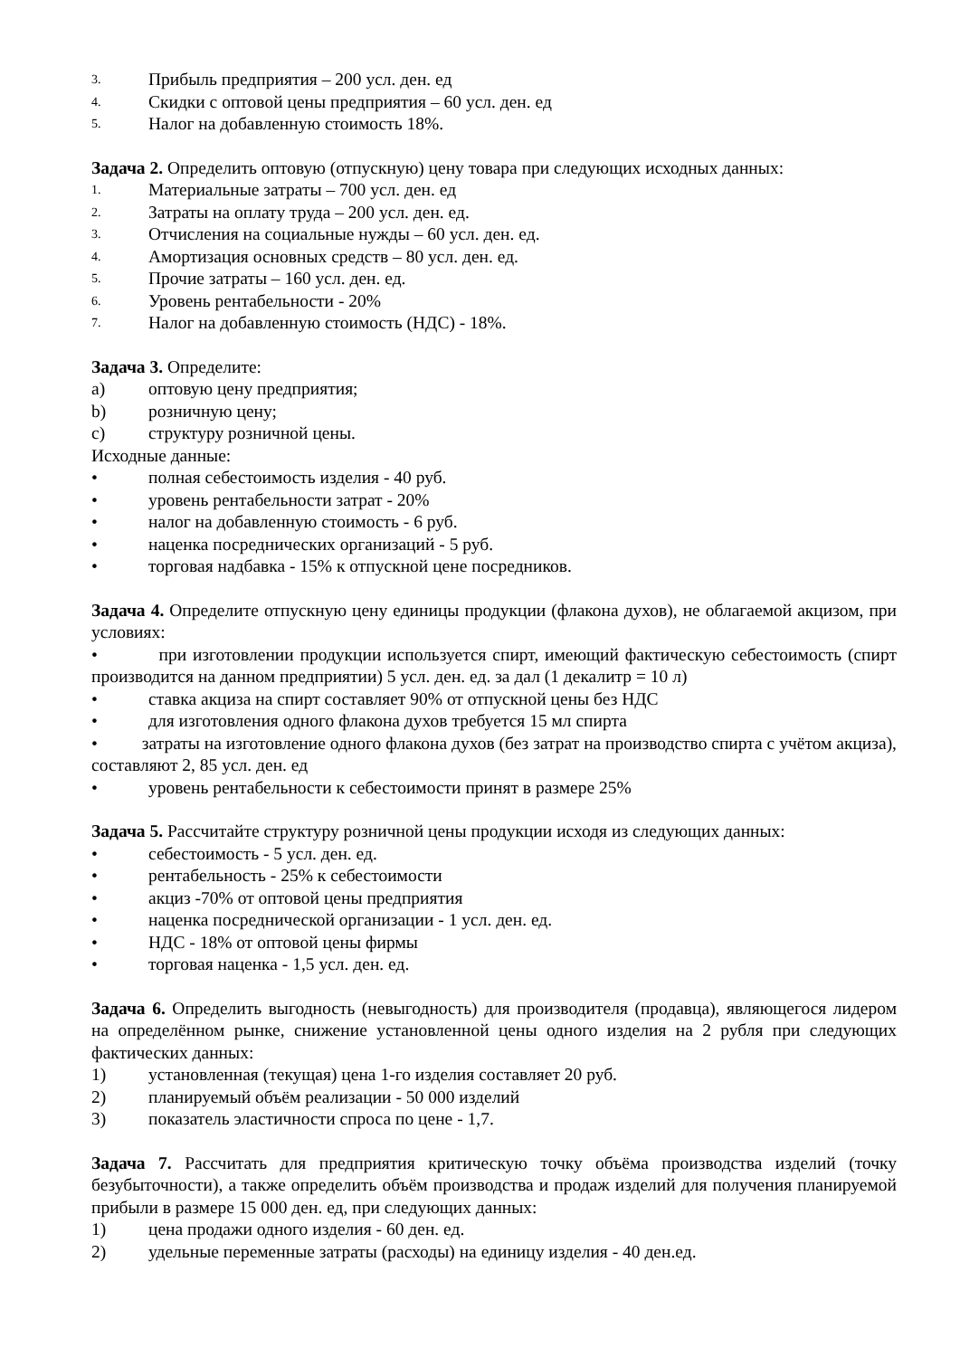3. Прибыль предприятия – 200 усл. ден. ед
4. Скидки с оптовой цены предприятия – 60 усл. ден. ед
5. Налог на добавленную стоимость 18%.
Задача 2. Определить оптовую (отпускную) цену товара при следующих исходных данных:
1. Материальные затраты – 700 усл. ден. ед
2. Затраты на оплату труда – 200 усл. ден. ед.
3. Отчисления на социальные нужды – 60 усл. ден. ед.
4. Амортизация основных средств – 80 усл. ден. ед.
5. Прочие затраты – 160 усл. ден. ед.
6. Уровень рентабельности - 20%
7. Налог на добавленную стоимость (НДС) - 18%.
Задача 3. Определите:
a) оптовую цену предприятия;
b) розничную цену;
c) структуру розничной цены.
Исходные данные:
• полная себестоимость изделия - 40 руб.
• уровень рентабельности затрат - 20%
• налог на добавленную стоимость - 6 руб.
• наценка посреднических организаций - 5 руб.
• торговая надбавка - 15% к отпускной цене посредников.
Задача 4. Определите отпускную цену единицы продукции (флакона духов), не облагаемой акцизом, при условиях:
• при изготовлении продукции используется спирт, имеющий фактическую себестоимость (спирт производится на данном предприятии) 5 усл. ден. ед. за дал (1 декалитр = 10 л)
• ставка акциза на спирт составляет 90% от отпускной цены без НДС
• для изготовления одного флакона духов требуется 15 мл спирта
• затраты на изготовление одного флакона духов (без затрат на производство спирта с учётом акциза), составляют 2, 85 усл. ден. ед
• уровень рентабельности к себестоимости принят в размере 25%
Задача 5. Рассчитайте структуру розничной цены продукции исходя из следующих данных:
• себестоимость - 5 усл. ден. ед.
• рентабельность - 25% к себестоимости
• акциз -70% от оптовой цены предприятия
• наценка посреднической организации - 1 усл. ден. ед.
• НДС - 18% от оптовой цены фирмы
• торговая наценка - 1,5 усл. ден. ед.
Задача 6. Определить выгодность (невыгодность) для производителя (продавца), являющегося лидером на определённом рынке, снижение установленной цены одного изделия на 2 рубля при следующих фактических данных:
1) установленная (текущая) цена 1-го изделия составляет 20 руб.
2) планируемый объём реализации - 50 000 изделий
3) показатель эластичности спроса по цене - 1,7.
Задача 7. Рассчитать для предприятия критическую точку объёма производства изделий (точку безубыточности), а также определить объём производства и продаж изделий для получения планируемой прибыли в размере 15 000 ден. ед, при следующих данных:
1) цена продажи одного изделия - 60 ден. ед.
2) удельные переменные затраты (расходы) на единицу изделия - 40 ден.ед.